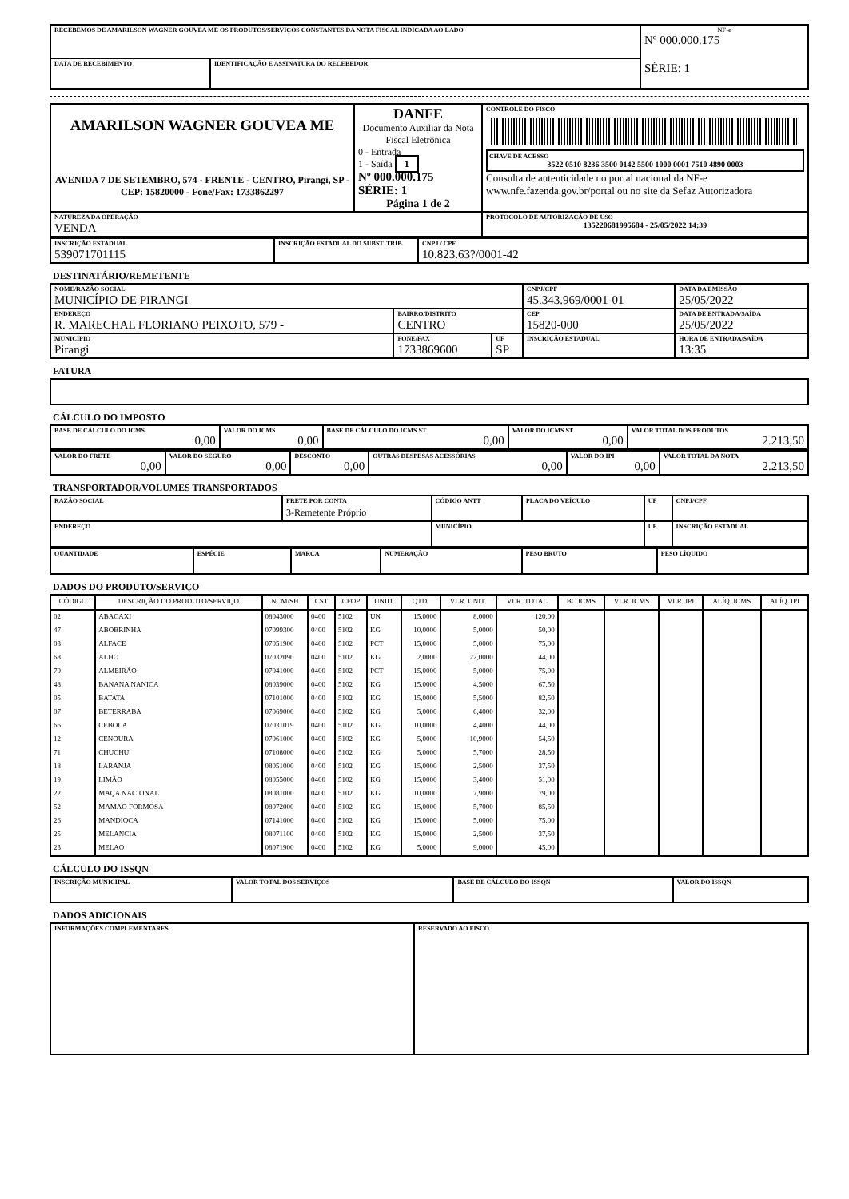| RECEBEMOS DE AMARILSON WAGNER GOUVEA ME OS PRODUTOS/SERVIÇOS CONSTANTES DA NOTA FISCAL INDICADA AO LADO | | NF-e Nº 000.000.175 SÉRIE: 1 |
| DATA DE RECEBIMENTO | IDENTIFICAÇÃO E ASSINATURA DO RECEBEDOR | |
| AMARILSON WAGNER GOUVEA ME AVENIDA 7 DE SETEMBRO, 574 - FRENTE - CENTRO, Pirangi, SP - CEP: 15820000 - Fone/Fax: 1733862297 | DANFE Documento Auxiliar da Nota Fiscal Eletrônica 0 - Entrada 1 - Saída 1 Nº 000.000.175 SÉRIE: 1 Página 1 de 2 | CONTROLE DO FISCO CHAVE DE ACESSO 3522 0510 8236 3500 0142 5500 1000 0001 7510 4890 0003 Consulta de autenticidade no portal nacional da NF-e www.nfe.fazenda.gov.br/portal ou no site da Sefaz Autorizadora |
| NATUREZA DA OPERAÇÃO VENDA | | PROTOCOLO DE AUTORIZAÇÃO DE USO 135220681995684 - 25/05/2022 14:39 |
| INSCRIÇÃO ESTADUAL 539071701115 | INSCRIÇÃO ESTADUAL DO SUBST. TRIB. | CNPJ / CPF 10.823.63?/0001-42 |
DESTINATÁRIO/REMETENTE
| NOME/RAZÃO SOCIAL MUNICÍPIO DE PIRANGI | | | CNPJ/CPF 45.343.969/0001-01 | | DATA DA EMISSÃO 25/05/2022 |
| ENDEREÇO R. MARECHAL FLORIANO PEIXOTO, 579 - | BAIRRO/DISTRITO CENTRO | | | CEP 15820-000 | DATA DE ENTRADA/SAÍDA 25/05/2022 |
| MUNICÍPIO Pirangi | FONE/FAX 1733869600 | UF SP | INSCRIÇÃO ESTADUAL | | HORA DE ENTRADA/SAÍDA 13:35 |
FATURA
CÁLCULO DO IMPOSTO
| BASE DE CÁLCULO DO ICMS 0,00 | VALOR DO ICMS 0,00 | BASE DE CÁLCULO DO ICMS ST 0,00 | VALOR DO ICMS ST 0,00 | VALOR TOTAL DOS PRODUTOS 2.213,50 |
| VALOR DO FRETE 0,00 | VALOR DO SEGURO 0,00 | DESCONTO 0,00 | OUTRAS DESPESAS ACESSÓRIAS 0,00 | VALOR DO IPI 0,00 | VALOR TOTAL DA NOTA 2.213,50 |
TRANSPORTADOR/VOLUMES TRANSPORTADOS
| RAZÃO SOCIAL | FRETE POR CONTA 3-Remetente Próprio | CÓDIGO ANTT | PLACA DO VEÍCULO | UF | CNPJ/CPF |
| ENDEREÇO | | MUNICÍPIO | | UF | INSCRIÇÃO ESTADUAL |
| QUANTIDADE | ESPÉCIE | MARCA | NUMERAÇÃO | PESO BRUTO | PESO LÍQUIDO |
DADOS DO PRODUTO/SERVIÇO
| CÓDIGO | DESCRIÇÃO DO PRODUTO/SERVIÇO | NCM/SH | CST | CFOP | UNID. | QTD. | VLR. UNIT. | VLR. TOTAL | BC ICMS | VLR. ICMS | VLR. IPI | ALÍQ. ICMS | ALÍQ. IPI |
| --- | --- | --- | --- | --- | --- | --- | --- | --- | --- | --- | --- | --- | --- |
| 02 | ABACAXI | 08043000 | 0400 | 5102 | UN | 15,0000 | 8,0000 | 120,00 | | | | | |
| 47 | ABOBRINHA | 07099300 | 0400 | 5102 | KG | 10,0000 | 5,0000 | 50,00 | | | | | |
| 03 | ALFACE | 07051900 | 0400 | 5102 | PCT | 15,0000 | 5,0000 | 75,00 | | | | | |
| 68 | ALHO | 07032090 | 0400 | 5102 | KG | 2,0000 | 22,0000 | 44,00 | | | | | |
| 70 | ALMEIRÃO | 07041000 | 0400 | 5102 | PCT | 15,0000 | 5,0000 | 75,00 | | | | | |
| 48 | BANANA NANICA | 08039000 | 0400 | 5102 | KG | 15,0000 | 4,5000 | 67,50 | | | | | |
| 05 | BATATA | 07101000 | 0400 | 5102 | KG | 15,0000 | 5,5000 | 82,50 | | | | | |
| 07 | BETERRABA | 07069000 | 0400 | 5102 | KG | 5,0000 | 6,4000 | 32,00 | | | | | |
| 66 | CEBOLA | 07031019 | 0400 | 5102 | KG | 10,0000 | 4,4000 | 44,00 | | | | | |
| 12 | CENOURA | 07061000 | 0400 | 5102 | KG | 5,0000 | 10,9000 | 54,50 | | | | | |
| 71 | CHUCHU | 07108000 | 0400 | 5102 | KG | 5,0000 | 5,7000 | 28,50 | | | | | |
| 18 | LARANJA | 08051000 | 0400 | 5102 | KG | 15,0000 | 2,5000 | 37,50 | | | | | |
| 19 | LIMÃO | 08055000 | 0400 | 5102 | KG | 15,0000 | 3,4000 | 51,00 | | | | | |
| 22 | MAÇA NACIONAL | 08081000 | 0400 | 5102 | KG | 10,0000 | 7,9000 | 79,00 | | | | | |
| 52 | MAMAO FORMOSA | 08072000 | 0400 | 5102 | KG | 15,0000 | 5,7000 | 85,50 | | | | | |
| 26 | MANDIOCA | 07141000 | 0400 | 5102 | KG | 15,0000 | 5,0000 | 75,00 | | | | | |
| 25 | MELANCIA | 08071100 | 0400 | 5102 | KG | 15,0000 | 2,5000 | 37,50 | | | | | |
| 23 | MELAO | 08071900 | 0400 | 5102 | KG | 5,0000 | 9,0000 | 45,00 | | | | | |
CÁLCULO DO ISSQN
| INSCRIÇÃO MUNICIPAL | VALOR TOTAL DOS SERVIÇOS | BASE DE CÁLCULO DO ISSQN | VALOR DO ISSQN |
DADOS ADICIONAIS
| INFORMAÇÕES COMPLEMENTARES | RESERVADO AO FISCO |